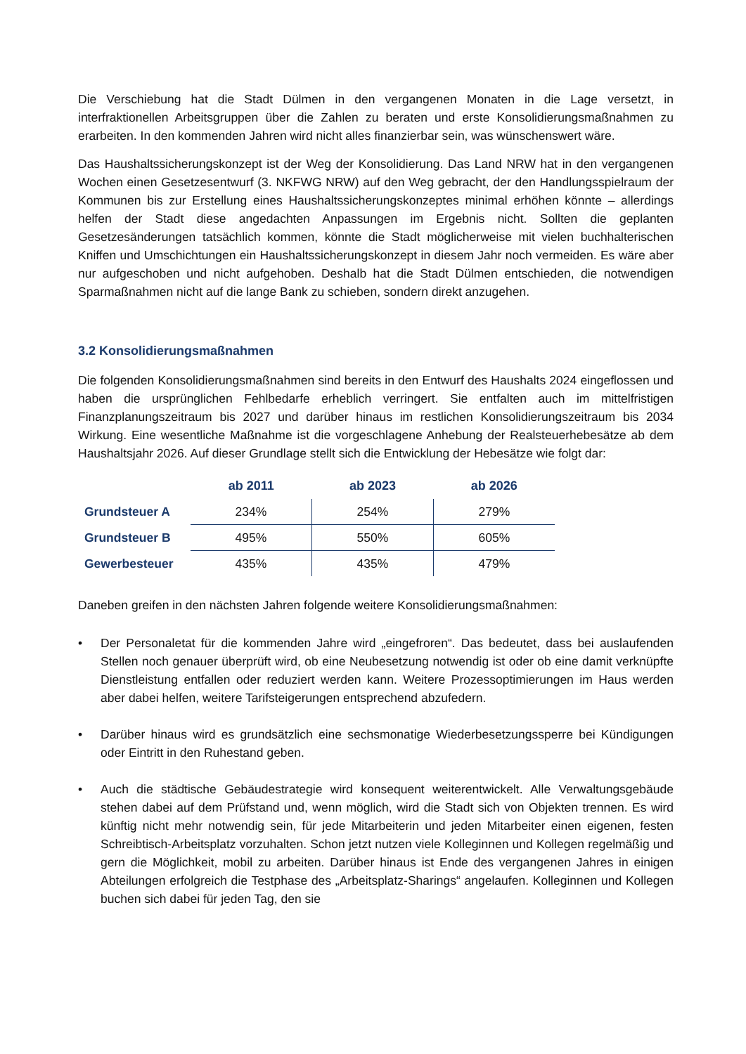Die Verschiebung hat die Stadt Dülmen in den vergangenen Monaten in die Lage versetzt, in interfraktionellen Arbeitsgruppen über die Zahlen zu beraten und erste Konsolidierungsmaßnahmen zu erarbeiten. In den kommenden Jahren wird nicht alles finanzierbar sein, was wünschenswert wäre.
Das Haushaltssicherungskonzept ist der Weg der Konsolidierung. Das Land NRW hat in den vergangenen Wochen einen Gesetzesentwurf (3. NKFWG NRW) auf den Weg gebracht, der den Handlungsspielraum der Kommunen bis zur Erstellung eines Haushaltssicherungskonzeptes minimal erhöhen könnte – allerdings helfen der Stadt diese angedachten Anpassungen im Ergebnis nicht. Sollten die geplanten Gesetzesänderungen tatsächlich kommen, könnte die Stadt möglicherweise mit vielen buchhalterischen Kniffen und Umschichtungen ein Haushaltssicherungskonzept in diesem Jahr noch vermeiden. Es wäre aber nur aufgeschoben und nicht aufgehoben. Deshalb hat die Stadt Dülmen entschieden, die notwendigen Sparmaßnahmen nicht auf die lange Bank zu schieben, sondern direkt anzugehen.
3.2 Konsolidierungsmaßnahmen
Die folgenden Konsolidierungsmaßnahmen sind bereits in den Entwurf des Haushalts 2024 eingeflossen und haben die ursprünglichen Fehlbedarfe erheblich verringert. Sie entfalten auch im mittelfristigen Finanzplanungszeitraum bis 2027 und darüber hinaus im restlichen Konsolidierungszeitraum bis 2034 Wirkung. Eine wesentliche Maßnahme ist die vorgeschlagene Anhebung der Realsteuerhebesätze ab dem Haushaltsjahr 2026. Auf dieser Grundlage stellt sich die Entwicklung der Hebesätze wie folgt dar:
| | ab 2011 | ab 2023 | ab 2026 |
| Grundsteuer A | 234% | 254% | 279% |
| Grundsteuer B | 495% | 550% | 605% |
| Gewerbesteuer | 435% | 435% | 479% |
Daneben greifen in den nächsten Jahren folgende weitere Konsolidierungsmaßnahmen:
• Der Personaletat für die kommenden Jahre wird „eingefroren“. Das bedeutet, dass bei auslaufenden Stellen noch genauer überprüft wird, ob eine Neubesetzung notwendig ist oder ob eine damit verknüpfte Dienstleistung entfallen oder reduziert werden kann. Weitere Prozessoptimierungen im Haus werden aber dabei helfen, weitere Tarifsteigerungen entsprechend abzufedern.
• Darüber hinaus wird es grundsätzlich eine sechsmonatige Wiederbesetzungssperre bei Kündigungen oder Eintritt in den Ruhestand geben.
• Auch die städtische Gebäudestrategie wird konsequent weiterentwickelt. Alle Verwaltungsgebäude stehen dabei auf dem Prüfstand und, wenn möglich, wird die Stadt sich von Objekten trennen. Es wird künftig nicht mehr notwendig sein, für jede Mitarbeiterin und jeden Mitarbeiter einen eigenen, festen Schreibtisch-Arbeitsplatz vorzuhalten. Schon jetzt nutzen viele Kolleginnen und Kollegen regelmäßig und gern die Möglichkeit, mobil zu arbeiten. Darüber hinaus ist Ende des vergangenen Jahres in einigen Abteilungen erfolgreich die Testphase des „Arbeitsplatz-Sharings“ angelaufen. Kolleginnen und Kollegen buchen sich dabei für jeden Tag, den sie